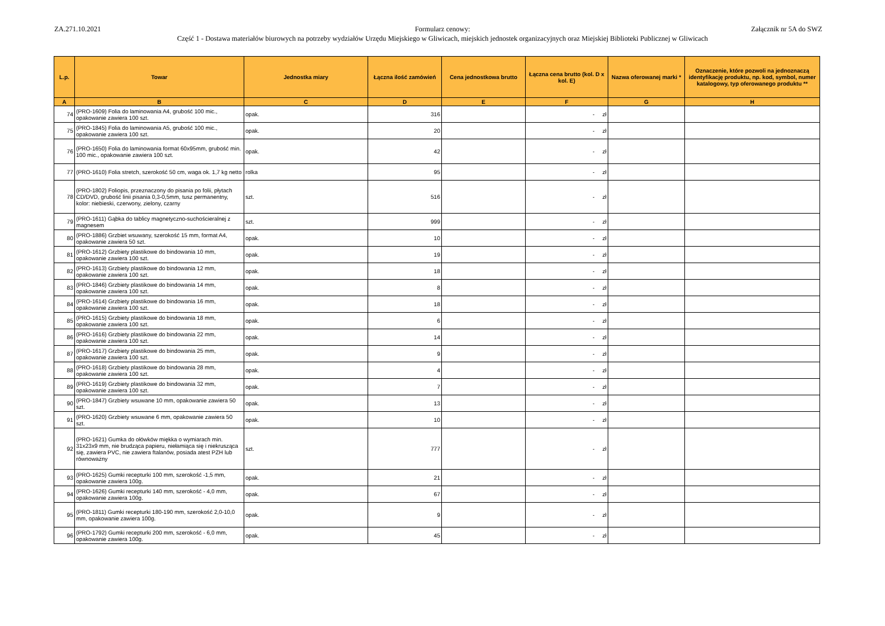ZA.271.10.2021
Formularz cenowy:
Część 1 - Dostawa materiałów biurowych na potrzeby wydziałów Urzędu Miejskiego w Gliwicach, miejskich jednostek organizacyjnych oraz Miejskiej Biblioteki Publicznej w Gliwicach
Załącznik nr 5A do SWZ
| L.p. | Towar | Jednostka miary | Łączna ilość zamówień | Cena jednostkowa brutto | Łączna cena brutto (kol. D x kol. E) | Nazwa oferowanej marki * | Oznaczenie, które pozwoli na jednoznaczą identyfikację produktu, np. kod, symbol, numer katalogowy, typ oferowanego produktu ** |
| --- | --- | --- | --- | --- | --- | --- | --- |
| A | B | C | D | E | F | G | H |
| 74 | (PRO-1609) Folia do laminowania A4, grubość 100 mic., opakowanie zawiera 100 szt. | opak. | 316 | | - zł | | |
| 75 | (PRO-1845) Folia do laminowania A5, grubość 100 mic., opakowanie zawiera 100 szt. | opak. | 20 | | - zł | | |
| 76 | (PRO-1650) Folia do laminowania format 60x95mm, grubość min. 100 mic., opakowanie zawiera 100 szt. | opak. | 42 | | - zł | | |
| 77 | (PRO-1610) Folia stretch, szerokość 50 cm, waga ok. 1,7 kg netto | rolka | 95 | | - zł | | |
| 78 | (PRO-1802) Foliopis, przeznaczony do pisania po folii, płytach CD/DVD, grubość linii pisania 0,3-0,5mm, tusz permanentny, kolor: niebieski, czerwony, zielony, czarny | szt. | 516 | | - zł | | |
| 79 | (PRO-1611) Gąbka do tablicy magnetyczno-suchościeralnej z magnesem | szt. | 999 | | - zł | | |
| 80 | (PRO-1886) Grzbiet wsuwany, szerokość 15 mm, format A4, opakowanie zawiera 50 szt. | opak. | 10 | | - zł | | |
| 81 | (PRO-1612) Grzbiety plastikowe do bindowania 10 mm, opakowanie zawiera 100 szt. | opak. | 19 | | - zł | | |
| 82 | (PRO-1613) Grzbiety plastikowe do bindowania 12 mm, opakowanie zawiera 100 szt. | opak. | 18 | | - zł | | |
| 83 | (PRO-1846) Grzbiety plastikowe do bindowania 14 mm, opakowanie zawiera 100 szt. | opak. | 8 | | - zł | | |
| 84 | (PRO-1614) Grzbiety plastikowe do bindowania 16 mm, opakowanie zawiera 100 szt. | opak. | 18 | | - zł | | |
| 85 | (PRO-1615) Grzbiety plastikowe do bindowania 18 mm, opakowanie zawiera 100 szt. | opak. | 6 | | - zł | | |
| 86 | (PRO-1616) Grzbiety plastikowe do bindowania 22 mm, opakowanie zawiera 100 szt. | opak. | 14 | | - zł | | |
| 87 | (PRO-1617) Grzbiety plastikowe do bindowania 25 mm, opakowanie zawiera 100 szt. | opak. | 9 | | - zł | | |
| 88 | (PRO-1618) Grzbiety plastikowe do bindowania 28 mm, opakowanie zawiera 100 szt. | opak. | 4 | | - zł | | |
| 89 | (PRO-1619) Grzbiety plastikowe do bindowania 32 mm, opakowanie zawiera 100 szt. | opak. | 7 | | - zł | | |
| 90 | (PRO-1847) Grzbiety wsuwane 10 mm, opakowanie zawiera 50 szt. | opak. | 13 | | - zł | | |
| 91 | (PRO-1620) Grzbiety wsuwane 6 mm, opakowanie zawiera 50 szt. | opak. | 10 | | - zł | | |
| 92 | (PRO-1621) Gumka do ołówków miękka o wymiarach min. 31x23x9 mm, nie brudząca papieru, niełamiąca się i niekrusząca się, zawiera PVC, nie zawiera ftalanów, posiada atest PZH lub równoważny | szt. | 777 | | - zł | | |
| 93 | (PRO-1625) Gumki recepturki 100 mm, szerokość -1,5 mm, opakowanie zawiera 100g. | opak. | 21 | | - zł | | |
| 94 | (PRO-1626) Gumki recepturki 140 mm, szerokość - 4,0 mm, opakowanie zawiera 100g. | opak. | 67 | | - zł | | |
| 95 | (PRO-1811) Gumki recepturki 180-190 mm, szerokość 2,0-10,0 mm, opakowanie zawiera 100g. | opak. | 9 | | - zł | | |
| 96 | (PRO-1792) Gumki recepturki 200 mm, szerokość - 6,0 mm, opakowanie zawiera 100g. | opak. | 45 | | - zł | | |